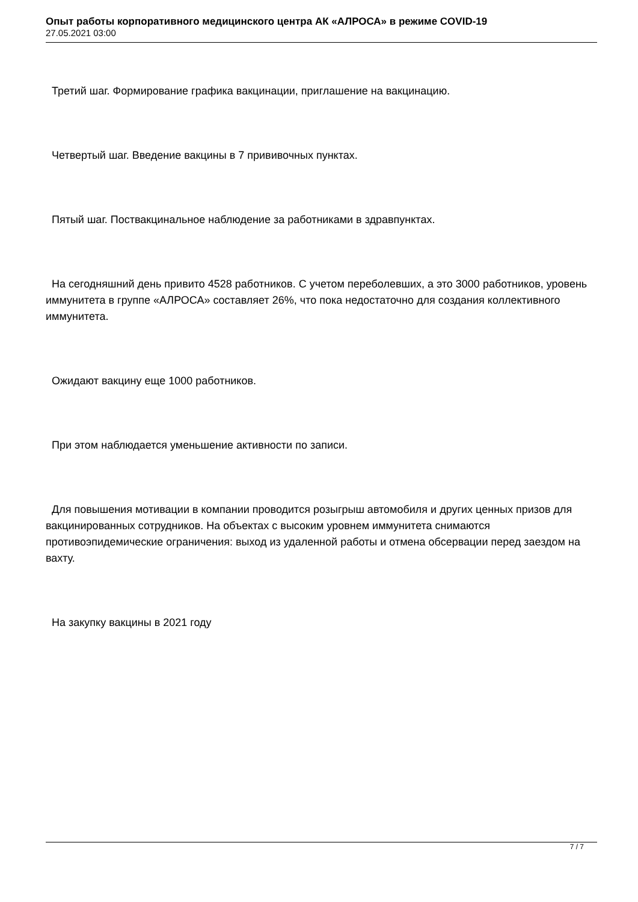Опыт работы корпоративного медицинского центра АК «АЛРОСА» в режиме COVID-19
27.05.2021 03:00
Третий шаг. Формирование графика вакцинации, приглашение на вакцинацию.
Четвертый шаг. Введение вакцины в 7 прививочных пунктах.
Пятый шаг. Поствакцинальное наблюдение за работниками в здравпунктах.
На сегодняшний день привито 4528 работников. С учетом переболевших, а это 3000 работников, уровень иммунитета в группе «АЛРОСА» составляет 26%, что пока недостаточно для создания коллективного иммунитета.
Ожидают вакцину еще 1000 работников.
При этом наблюдается уменьшение активности по записи.
Для повышения мотивации в компании проводится розыгрыш автомобиля и других ценных призов для вакцинированных сотрудников. На объектах с высоким уровнем иммунитета снимаются противоэпидемические ограничения: выход из удаленной работы и отмена обсервации перед заездом на вахту.
На закупку вакцины в 2021 году
7 / 7